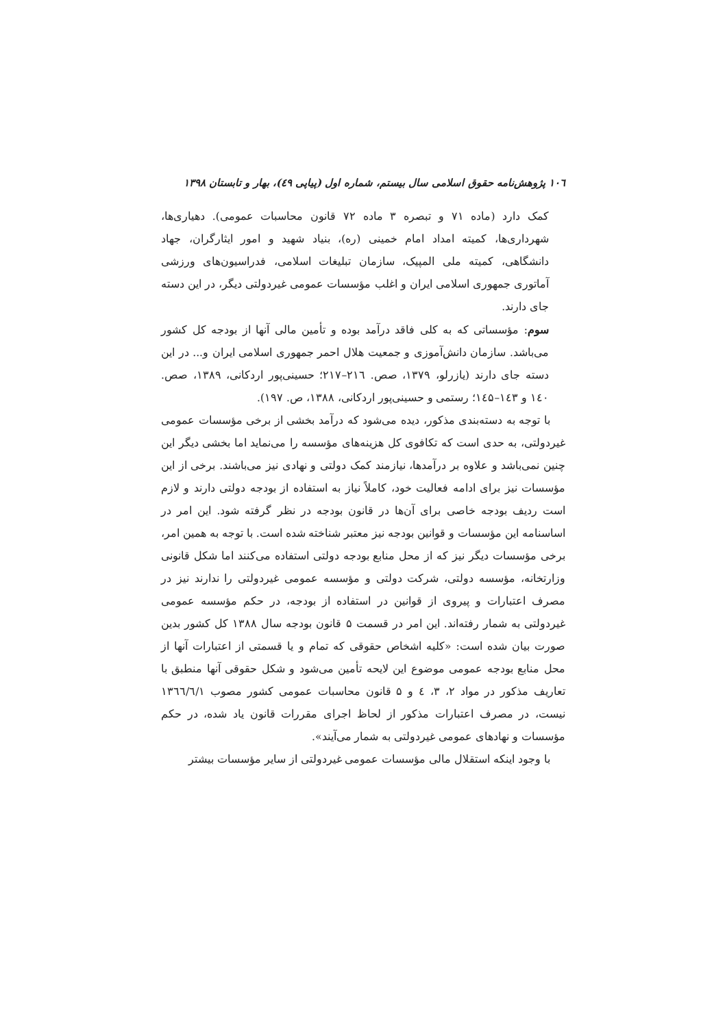۱۰٦ پژوهش‌نامه حقوق اسلامی سال بیستم، شماره اول (پیاپی ٤٩)، بهار و تابستان ۱۳۹۸
کمک دارد (ماده ۷۱ و تبصره ۳ ماده ۷۲ قانون محاسبات عمومی). دهیاری‌ها، شهرداری‌ها، کمیته امداد امام خمینی (ره)، بنیاد شهید و امور ایثارگران، جهاد دانشگاهی، کمیته ملی المپیک، سازمان تبلیغات اسلامی، فدراسیون‌های ورزشی آماتوری جمهوری اسلامی ایران و اغلب مؤسسات عمومی غیردولتی دیگر، در این دسته جای دارند.
سوم: مؤسساتی که به کلی فاقد درآمد بوده و تأمین مالی آنها از بودجه کل کشور می‌باشد. سازمان دانش‌آموزی و جمعیت هلال احمر جمهوری اسلامی ایران و... در این دسته جای دارند (یازرلو، ۱۳۷۹، صص. ۲۱٦–۲۱۷؛ حسینی‌پور اردکانی، ۱۳۸۹، صص. ۱٤۰ و ۱٤۳–۱٤۵؛ رستمی و حسینی‌پور اردکانی، ۱۳۸۸، ص. ۱۹۷).
با توجه به دسته‌بندی مذکور، دیده می‌شود که درآمد بخشی از برخی مؤسسات عمومی غیردولتی، به حدی است که تکافوی کل هزینه‌های مؤسسه را می‌نماید اما بخشی دیگر این چنین نمی‌باشد و علاوه بر درآمدها، نیازمند کمک دولتی و نهادی نیز می‌باشند. برخی از این مؤسسات نیز برای ادامه فعالیت خود، کاملاً نیاز به استفاده از بودجه دولتی دارند و لازم است ردیف بودجه خاصی برای آن‌ها در قانون بودجه در نظر گرفته شود. این امر در اساسنامه این مؤسسات و قوانین بودجه نیز معتبر شناخته شده است. با توجه به همین امر، برخی مؤسسات دیگر نیز که از محل منابع بودجه دولتی استفاده می‌کنند اما شکل قانونی وزارتخانه، مؤسسه دولتی، شرکت دولتی و مؤسسه عمومی غیردولتی را ندارند نیز در مصرف اعتبارات و پیروی از قوانین در استفاده از بودجه، در حکم مؤسسه عمومی غیردولتی به شمار رفته‌اند. این امر در قسمت ۵ قانون بودجه سال ۱۳۸۸ کل کشور بدین صورت بیان شده است: «کلیه اشخاص حقوقی که تمام و یا قسمتی از اعتبارات آنها از محل منابع بودجه عمومی موضوع این لایحه تأمین می‌شود و شکل حقوقی آنها منطبق با تعاریف مذکور در مواد ۲، ۳، ٤ و ۵ قانون محاسبات عمومی کشور مصوب ۱۳٦٦/٦/۱ نیست، در مصرف اعتبارات مذکور از لحاظ اجرای مقررات قانون یاد شده، در حکم مؤسسات و نهادهای عمومی غیردولتی به شمار می‌آیند».
با وجود اینکه استقلال مالی مؤسسات عمومی غیردولتی از سایر مؤسسات بیشتر